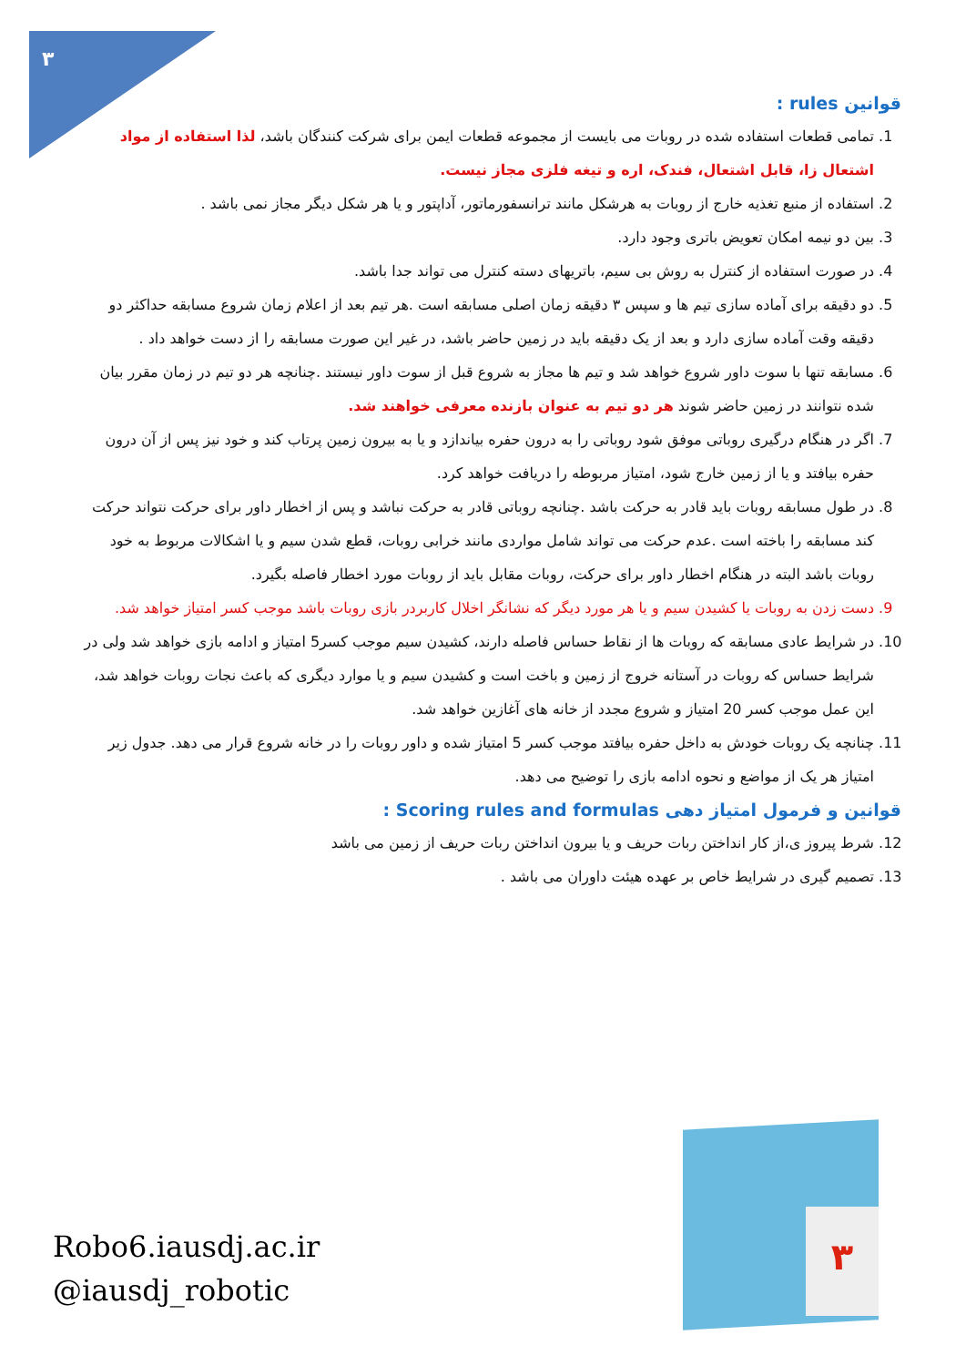۳
قوانین rules :
1. تمامی قطعات استفاده شده در روبات می بایست از مجموعه قطعات ایمن برای شرکت کنندگان باشد، لذا استفاده از مواد اشتعال زا، قابل اشتعال، فندک، اره و تیغه فلزی مجاز نیست.
2. استفاده از منبع تغذیه خارج از روبات به هرشکل مانند ترانسفورماتور، آداپتور و یا هر شکل دیگر مجاز نمی باشد .
3. بین دو نیمه امکان تعویض باتری وجود دارد.
4. در صورت استفاده از کنترل به روش بی سیم، باتریهای دسته کنترل می تواند جدا باشد.
5. دو دقیقه برای آماده سازی تیم ها و سپس ۳ دقیقه زمان اصلی مسابقه است .هر تیم بعد از اعلام زمان شروع مسابقه حداکثر دو دقیقه وقت آماده سازی دارد و بعد از یک دقیقه باید در زمین حاضر باشد، در غیر این صورت مسابقه را از دست خواهد داد .
6. مسابقه تنها با سوت داور شروع خواهد شد و تیم ها مجاز به شروع قبل از سوت داور نیستند .چنانچه هر دو تیم در زمان مقرر بیان شده نتوانند در زمین حاضر شوند هر دو تیم به عنوان بازنده معرفی خواهند شد.
7. اگر در هنگام درگیری روباتی موفق شود روباتی را به درون حفره بیاندازد و یا به بیرون زمین پرتاب کند و خود نیز پس از آن درون حفره بیافتد و یا از زمین خارج شود، امتیاز مربوطه را دریافت خواهد کرد.
8. در طول مسابقه روبات باید قادر به حرکت باشد .چنانچه روباتی قادر به حرکت نباشد و پس از اخطار داور برای حرکت نتواند حرکت کند مسابقه را باخته است .عدم حرکت می تواند شامل مواردی مانند خرابی روبات، قطع شدن سیم و یا اشکالات مربوط به خود روبات باشد البته در هنگام اخطار داور برای حرکت، روبات مقابل باید از روبات مورد اخطار فاصله بگیرد.
9. دست زدن به روبات یا کشیدن سیم و یا هر مورد دیگر که نشانگر اخلال کاربردر بازی روبات باشد موجب کسر امتیاز خواهد شد.
10. در شرایط عادی مسابقه که روبات ها از نقاط حساس فاصله دارند، کشیدن سیم موجب کسر5 امتیاز و ادامه بازی خواهد شد ولی در شرایط حساس که روبات در آستانه خروج از زمین و باخت است و کشیدن سیم و یا موارد دیگری که باعث نجات روبات خواهد شد، این عمل موجب کسر 20 امتیاز و شروع مجدد از خانه های آغازین خواهد شد.
11. چنانچه یک روبات خودش به داخل حفره بیافتد موجب کسر 5 امتیاز شده و داور روبات را در خانه شروع قرار می دهد. جدول زیر امتیاز هر یک از مواضع و نحوه ادامه بازی را توضیح می دهد.
قوانین و فرمول امتیاز دهی Scoring rules and formulas :
12. شرط پیروز ی،از کار انداختن ربات حریف و یا بیرون انداختن ربات حریف از زمین می باشد
13. تصمیم گیری در شرایط خاص بر عهده هیئت داوران می باشد .
Robo6.iausdj.ac.ir
@iausdj_robotic
۳